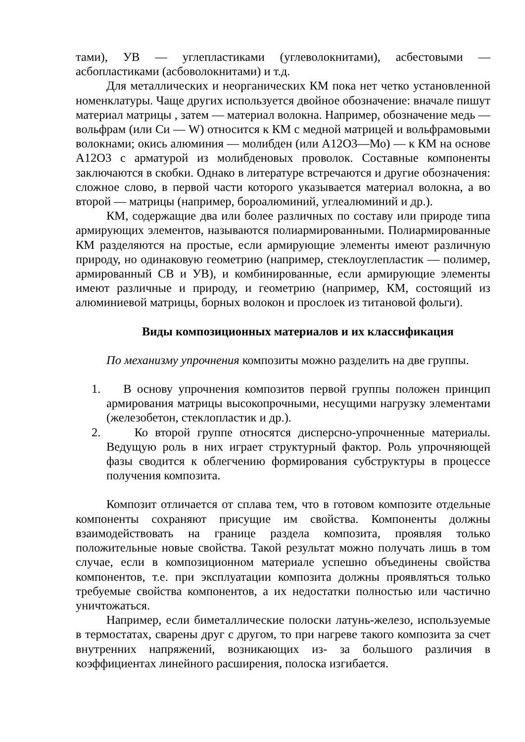тами), УВ — углепластиками (углеволокнитами), асбестовыми — асбопластиками (асбоволокнитами) и т.д.
Для металлических и неорганических КМ пока нет четко установленной номенклатуры. Чаще других используется двойное обозначение: вначале пишут материал матрицы , затем — материал волокна. Например, обозначение медь — вольфрам (или Си — W) относится к КМ с медной матрицей и вольфрамовыми волокнами; окись алюминия — молибден (или А12О3—Мо) — к КМ на основе А12О3 с арматурой из молибденовых проволок. Составные компоненты заключаются в скобки. Однако в литературе встречаются и другие обозначения: сложное слово, в первой части которого указывается материал волокна, а во второй — матрицы (например, бороалюминий, углеалюминий и др.).
КМ, содержащие два или более различных по составу или природе типа армирующих элементов, называются полиармированными. Полиармированные КМ разделяются на простые, если армирующие элементы имеют различную природу, но одинаковую геометрию (например, стеклоуглепластик — полимер, армированный СВ и УВ), и комбинированные, если армирующие элементы имеют различные и природу, и геометрию (например, КМ, состоящий из алюминиевой матрицы, борных волокон и прослоек из титановой фольги).
Виды композиционных материалов и их классификация
По механизму упрочнения композиты можно разделить на две группы.
1. В основу упрочнения композитов первой группы положен принцип армирования матрицы высокопрочными, несущими нагрузку элементами (железобетон, стеклопластик и др.).
2. Ко второй группе относятся дисперсно-упрочненные материалы. Ведущую роль в них играет структурный фактор. Роль упрочняющей фазы сводится к облегчению формирования субструктуры в процессе получения композита.
Композит отличается от сплава тем, что в готовом композите отдельные компоненты сохраняют присущие им свойства. Компоненты должны взаимодействовать на границе раздела композита, проявляя только положительные новые свойства. Такой результат можно получать лишь в том случае, если в композиционном материале успешно объединены свойства компонентов, т.е. при эксплуатации композита должны проявляться только требуемые свойства компонентов, а их недостатки полностью или частично уничтожаться.
Например, если биметаллические полоски латунь-железо, используемые в термостатах, сварены друг с другом, то при нагреве такого композита за счет внутренних напряжений, возникающих из- за большого различия в коэффициентах линейного расширения, полоска изгибается.